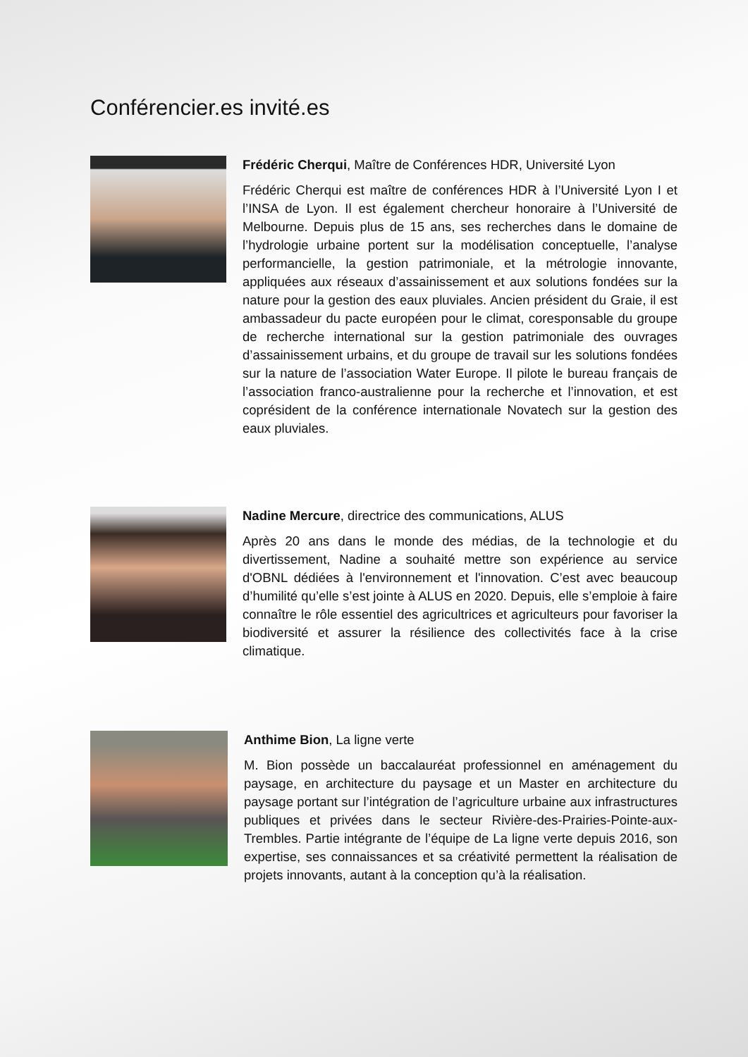Conférencier.es invité.es
Frédéric Cherqui, Maître de Conférences HDR, Université Lyon
Frédéric Cherqui est maître de conférences HDR à l’Université Lyon I et l’INSA de Lyon. Il est également chercheur honoraire à l’Université de Melbourne. Depuis plus de 15 ans, ses recherches dans le domaine de l’hydrologie urbaine portent sur la modélisation conceptuelle, l’analyse performancielle, la gestion patrimoniale, et la métrologie innovante, appliquées aux réseaux d’assainissement et aux solutions fondées sur la nature pour la gestion des eaux pluviales. Ancien président du Graie, il est ambassadeur du pacte européen pour le climat, coresponsable du groupe de recherche international sur la gestion patrimoniale des ouvrages d’assainissement urbains, et du groupe de travail sur les solutions fondées sur la nature de l’association Water Europe. Il pilote le bureau français de l’association franco-australienne pour la recherche et l’innovation, et est coprésident de la conférence internationale Novatech sur la gestion des eaux pluviales.
Nadine Mercure, directrice des communications, ALUS
Après 20 ans dans le monde des médias, de la technologie et du divertissement, Nadine a souhaité mettre son expérience au service d'OBNL dédiées à l'environnement et l'innovation. C’est avec beaucoup d’humilité qu’elle s’est jointe à ALUS en 2020. Depuis, elle s’emploie à faire connaître le rôle essentiel des agricultrices et agriculteurs pour favoriser la biodiversité et assurer la résilience des collectivités face à la crise climatique.
Anthime Bion, La ligne verte
M. Bion possède un baccalauréat professionnel en aménagement du paysage, en architecture du paysage et un Master en architecture du paysage portant sur l’intégration de l’agriculture urbaine aux infrastructures publiques et privées dans le secteur Rivière-des-Prairies-Pointe-aux-Trembles. Partie intégrante de l’équipe de La ligne verte depuis 2016, son expertise, ses connaissances et sa créativité permettent la réalisation de projets innovants, autant à la conception qu’à la réalisation.